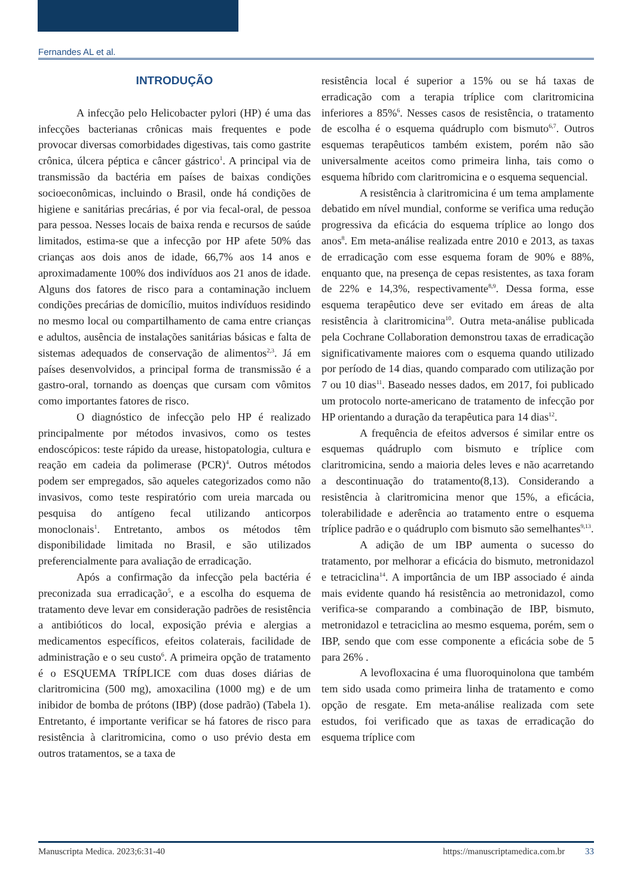Fernandes AL et al.
INTRODUÇÃO
A infecção pelo Helicobacter pylori (HP) é uma das infecções bacterianas crônicas mais frequentes e pode provocar diversas comorbidades digestivas, tais como gastrite crônica, úlcera péptica e câncer gástrico<sup>1</sup>. A principal via de transmissão da bactéria em países de baixas condições socioeconômicas, incluindo o Brasil, onde há condições de higiene e sanitárias precárias, é por via fecal-oral, de pessoa para pessoa. Nesses locais de baixa renda e recursos de saúde limitados, estima-se que a infecção por HP afete 50% das crianças aos dois anos de idade, 66,7% aos 14 anos e aproximadamente 100% dos indivíduos aos 21 anos de idade. Alguns dos fatores de risco para a contaminação incluem condições precárias de domicílio, muitos indivíduos residindo no mesmo local ou compartilhamento de cama entre crianças e adultos, ausência de instalações sanitárias básicas e falta de sistemas adequados de conservação de alimentos<sup>2,3</sup>. Já em países desenvolvidos, a principal forma de transmissão é a gastro-oral, tornando as doenças que cursam com vômitos como importantes fatores de risco.
O diagnóstico de infecção pelo HP é realizado principalmente por métodos invasivos, como os testes endoscópicos: teste rápido da urease, histopatologia, cultura e reação em cadeia da polimerase (PCR)<sup>4</sup>. Outros métodos podem ser empregados, são aqueles categorizados como não invasivos, como teste respiratório com ureia marcada ou pesquisa do antígeno fecal utilizando anticorpos monoclonais<sup>1</sup>. Entretanto, ambos os métodos têm disponibilidade limitada no Brasil, e são utilizados preferencialmente para avaliação de erradicação.
Após a confirmação da infecção pela bactéria é preconizada sua erradicação<sup>5</sup>, e a escolha do esquema de tratamento deve levar em consideração padrões de resistência a antibióticos do local, exposição prévia e alergias a medicamentos específicos, efeitos colaterais, facilidade de administração e o seu custo<sup>6</sup>. A primeira opção de tratamento é o ESQUEMA TRÍPLICE com duas doses diárias de claritromicina (500 mg), amoxacilina (1000 mg) e de um inibidor de bomba de prótons (IBP) (dose padrão) (Tabela 1). Entretanto, é importante verificar se há fatores de risco para resistência à claritromicina, como o uso prévio desta em outros tratamentos, se a taxa de
resistência local é superior a 15% ou se há taxas de erradicação com a terapia tríplice com claritromicina inferiores a 85%<sup>6</sup>. Nesses casos de resistência, o tratamento de escolha é o esquema quádruplo com bismuto<sup>6,7</sup>. Outros esquemas terapêuticos também existem, porém não são universalmente aceitos como primeira linha, tais como o esquema híbrido com claritromicina e o esquema sequencial.
A resistência à claritromicina é um tema amplamente debatido em nível mundial, conforme se verifica uma redução progressiva da eficácia do esquema tríplice ao longo dos anos<sup>8</sup>. Em meta-análise realizada entre 2010 e 2013, as taxas de erradicação com esse esquema foram de 90% e 88%, enquanto que, na presença de cepas resistentes, as taxa foram de 22% e 14,3%, respectivamente<sup>8,9</sup>. Dessa forma, esse esquema terapêutico deve ser evitado em áreas de alta resistência à claritromicina<sup>10</sup>. Outra meta-análise publicada pela Cochrane Collaboration demonstrou taxas de erradicação significativamente maiores com o esquema quando utilizado por período de 14 dias, quando comparado com utilização por 7 ou 10 dias<sup>11</sup>. Baseado nesses dados, em 2017, foi publicado um protocolo norte-americano de tratamento de infecção por HP orientando a duração da terapêutica para 14 dias<sup>12</sup>.
A frequência de efeitos adversos é similar entre os esquemas quádruplo com bismuto e tríplice com claritromicina, sendo a maioria deles leves e não acarretando a descontinuação do tratamento(8,13). Considerando a resistência à claritromicina menor que 15%, a eficácia, tolerabilidade e aderência ao tratamento entre o esquema tríplice padrão e o quádruplo com bismuto são semelhantes<sup>9,13</sup>.
A adição de um IBP aumenta o sucesso do tratamento, por melhorar a eficácia do bismuto, metronidazol e tetraciclina<sup>14</sup>. A importância de um IBP associado é ainda mais evidente quando há resistência ao metronidazol, como verifica-se comparando a combinação de IBP, bismuto, metronidazol e tetraciclina ao mesmo esquema, porém, sem o IBP, sendo que com esse componente a eficácia sobe de 5 para 26% .
A levofloxacina é uma fluoroquinolona que também tem sido usada como primeira linha de tratamento e como opção de resgate. Em meta-análise realizada com sete estudos, foi verificado que as taxas de erradicação do esquema tríplice com
Manuscripta Medica. 2023;6:31-40 https://manuscriptamedica.com.br 33